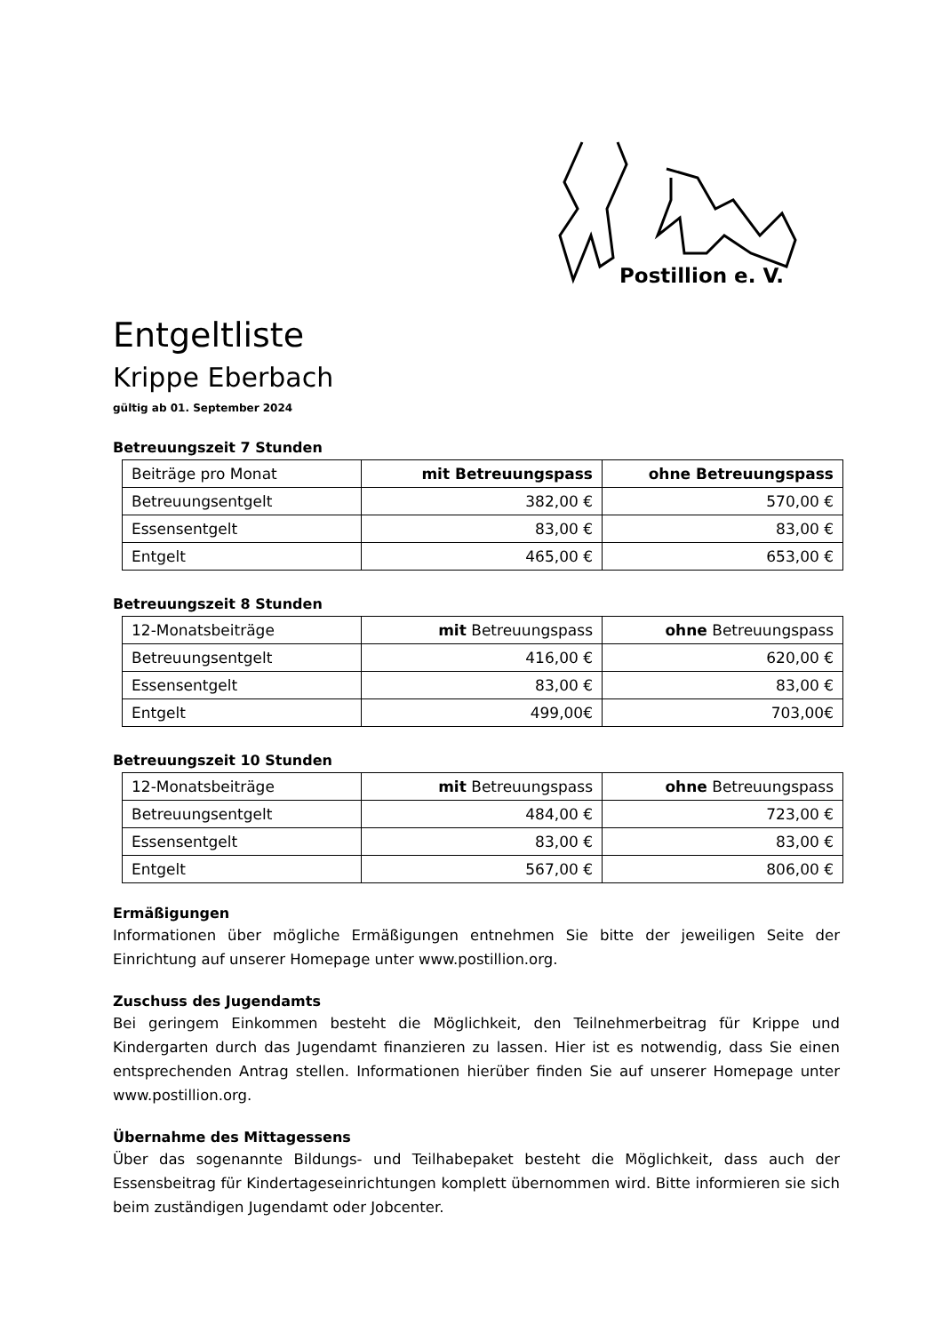Postillion e. V.
Entgeltliste
Krippe Eberbach
gültig ab 01. September 2024
Betreuungszeit 7 Stunden
| Beiträge pro Monat | mit Betreuungspass | ohne Betreuungspass |
| Betreuungsentgelt | 382,00 € | 570,00 € |
| Essensentgelt | 83,00 € | 83,00 € |
| Entgelt | 465,00 € | 653,00 € |
Betreuungszeit 8 Stunden
| 12-Monatsbeiträge | mit Betreuungspass | ohne Betreuungspass |
| Betreuungsentgelt | 416,00 € | 620,00 € |
| Essensentgelt | 83,00 € | 83,00 € |
| Entgelt | 499,00€ | 703,00€ |
Betreuungszeit 10 Stunden
| 12-Monatsbeiträge | mit Betreuungspass | ohne Betreuungspass |
| Betreuungsentgelt | 484,00 € | 723,00 € |
| Essensentgelt | 83,00 € | 83,00 € |
| Entgelt | 567,00 € | 806,00 € |
Ermäßigungen
Informationen über mögliche Ermäßigungen entnehmen Sie bitte der jeweiligen Seite der Einrichtung auf unserer Homepage unter www.postillion.org.
Zuschuss des Jugendamts
Bei geringem Einkommen besteht die Möglichkeit, den Teilnehmerbeitrag für Krippe und Kindergarten durch das Jugendamt finanzieren zu lassen. Hier ist es notwendig, dass Sie einen entsprechenden Antrag stellen. Informationen hierüber finden Sie auf unserer Homepage unter www.postillion.org.
Übernahme des Mittagessens
Über das sogenannte Bildungs- und Teilhabepaket besteht die Möglichkeit, dass auch der Essensbeitrag für Kindertageseinrichtungen komplett übernommen wird. Bitte informieren sie sich beim zuständigen Jugendamt oder Jobcenter.